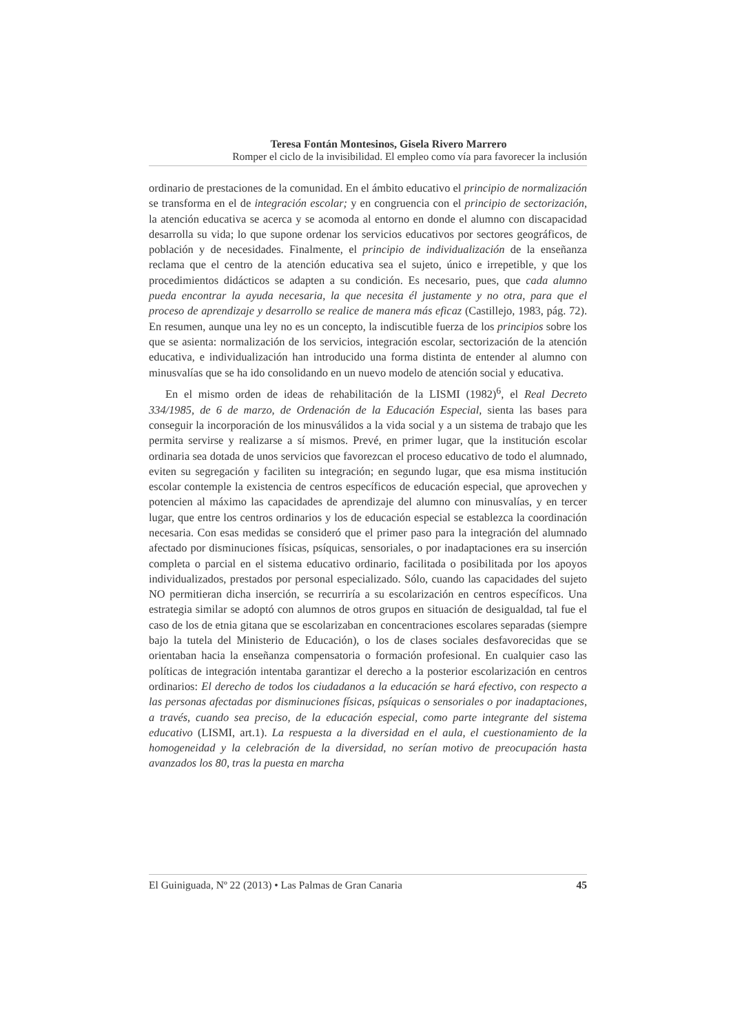Teresa Fontán Montesinos, Gisela Rivero Marrero
Romper el ciclo de la invisibilidad. El empleo como vía para favorecer la inclusión
ordinario de prestaciones de la comunidad. En el ámbito educativo el principio de normalización se transforma en el de integración escolar; y en congruencia con el principio de sectorización, la atención educativa se acerca y se acomoda al entorno en donde el alumno con discapacidad desarrolla su vida; lo que supone ordenar los servicios educativos por sectores geográficos, de población y de necesidades. Finalmente, el principio de individualización de la enseñanza reclama que el centro de la atención educativa sea el sujeto, único e irrepetible, y que los procedimientos didácticos se adapten a su condición. Es necesario, pues, que cada alumno pueda encontrar la ayuda necesaria, la que necesita él justamente y no otra, para que el proceso de aprendizaje y desarrollo se realice de manera más eficaz (Castillejo, 1983, pág. 72). En resumen, aunque una ley no es un concepto, la indiscutible fuerza de los principios sobre los que se asienta: normalización de los servicios, integración escolar, sectorización de la atención educativa, e individualización han introducido una forma distinta de entender al alumno con minusvalías que se ha ido consolidando en un nuevo modelo de atención social y educativa.
En el mismo orden de ideas de rehabilitación de la LISMI (1982)<sup>6</sup>, el Real Decreto 334/1985, de 6 de marzo, de Ordenación de la Educación Especial, sienta las bases para conseguir la incorporación de los minusválidos a la vida social y a un sistema de trabajo que les permita servirse y realizarse a sí mismos. Prevé, en primer lugar, que la institución escolar ordinaria sea dotada de unos servicios que favorezcan el proceso educativo de todo el alumnado, eviten su segregación y faciliten su integración; en segundo lugar, que esa misma institución escolar contemple la existencia de centros específicos de educación especial, que aprovechen y potencien al máximo las capacidades de aprendizaje del alumno con minusvalías, y en tercer lugar, que entre los centros ordinarios y los de educación especial se establezca la coordinación necesaria. Con esas medidas se consideró que el primer paso para la integración del alumnado afectado por disminuciones físicas, psíquicas, sensoriales, o por inadaptaciones era su inserción completa o parcial en el sistema educativo ordinario, facilitada o posibilitada por los apoyos individualizados, prestados por personal especializado. Sólo, cuando las capacidades del sujeto NO permitieran dicha inserción, se recurriría a su escolarización en centros específicos. Una estrategia similar se adoptó con alumnos de otros grupos en situación de desigualdad, tal fue el caso de los de etnia gitana que se escolarizaban en concentraciones escolares separadas (siempre bajo la tutela del Ministerio de Educación), o los de clases sociales desfavorecidas que se orientaban hacia la enseñanza compensatoria o formación profesional. En cualquier caso las políticas de integración intentaba garantizar el derecho a la posterior escolarización en centros ordinarios: El derecho de todos los ciudadanos a la educación se hará efectivo, con respecto a las personas afectadas por disminuciones físicas, psíquicas o sensoriales o por inadaptaciones, a través, cuando sea preciso, de la educación especial, como parte integrante del sistema educativo (LISMI, art.1). La respuesta a la diversidad en el aula, el cuestionamiento de la homogeneidad y la celebración de la diversidad, no serían motivo de preocupación hasta avanzados los 80, tras la puesta en marcha
El Guiniguada, Nº 22 (2013) • Las Palmas de Gran Canaria 45